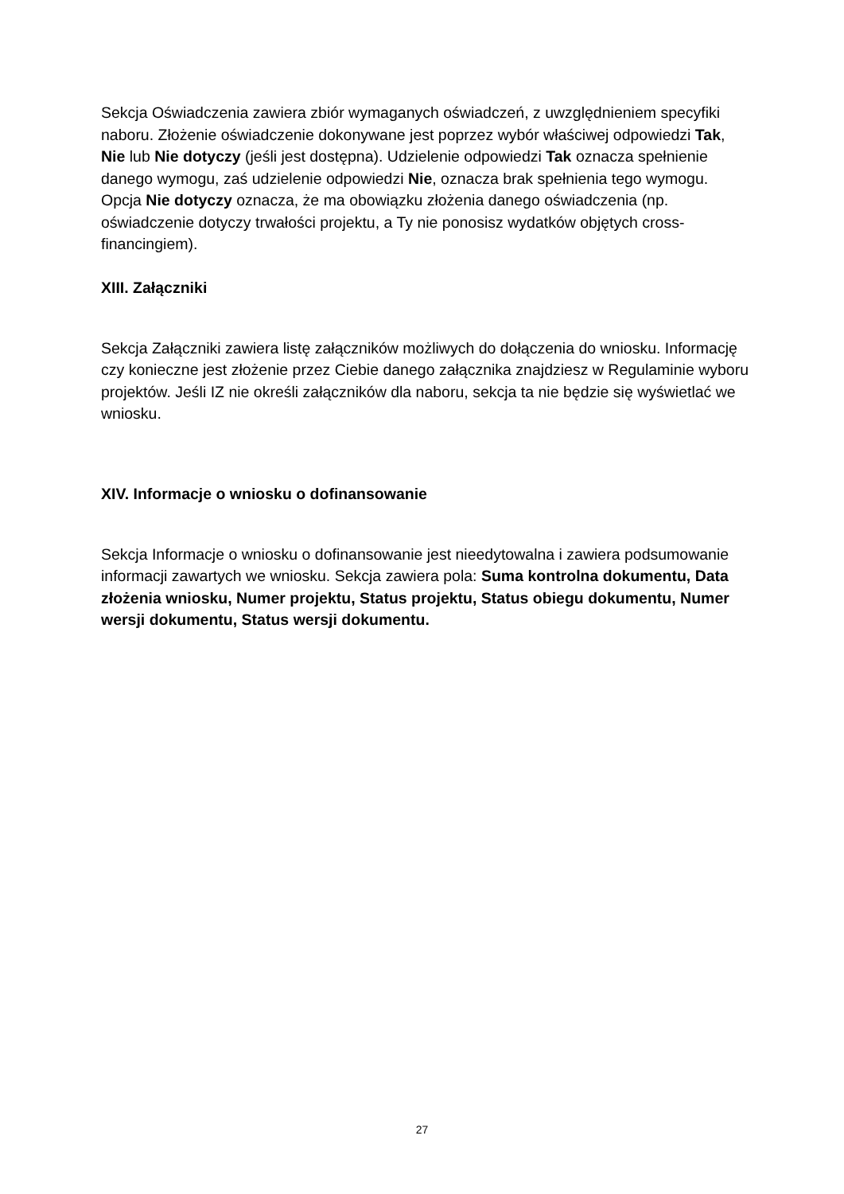Sekcja Oświadczenia zawiera zbiór wymaganych oświadczeń, z uwzględnieniem specyfiki naboru. Złożenie oświadczenie dokonywane jest poprzez wybór właściwej odpowiedzi Tak, Nie lub Nie dotyczy (jeśli jest dostępna). Udzielenie odpowiedzi Tak oznacza spełnienie danego wymogu, zaś udzielenie odpowiedzi Nie, oznacza brak spełnienia tego wymogu. Opcja Nie dotyczy oznacza, że ma obowiązku złożenia danego oświadczenia (np. oświadczenie dotyczy trwałości projektu, a Ty nie ponosisz wydatków objętych cross-financingiem).
XIII. Załączniki
Sekcja Załączniki zawiera listę załączników możliwych do dołączenia do wniosku. Informację czy konieczne jest złożenie przez Ciebie danego załącznika znajdziesz w Regulaminie wyboru projektów. Jeśli IZ nie określi załączników dla naboru, sekcja ta nie będzie się wyświetlać we wniosku.
XIV. Informacje o wniosku o dofinansowanie
Sekcja Informacje o wniosku o dofinansowanie jest nieedytowalna i zawiera podsumowanie informacji zawartych we wniosku. Sekcja zawiera pola: Suma kontrolna dokumentu, Data złożenia wniosku, Numer projektu, Status projektu, Status obiegu dokumentu, Numer wersji dokumentu, Status wersji dokumentu.
27